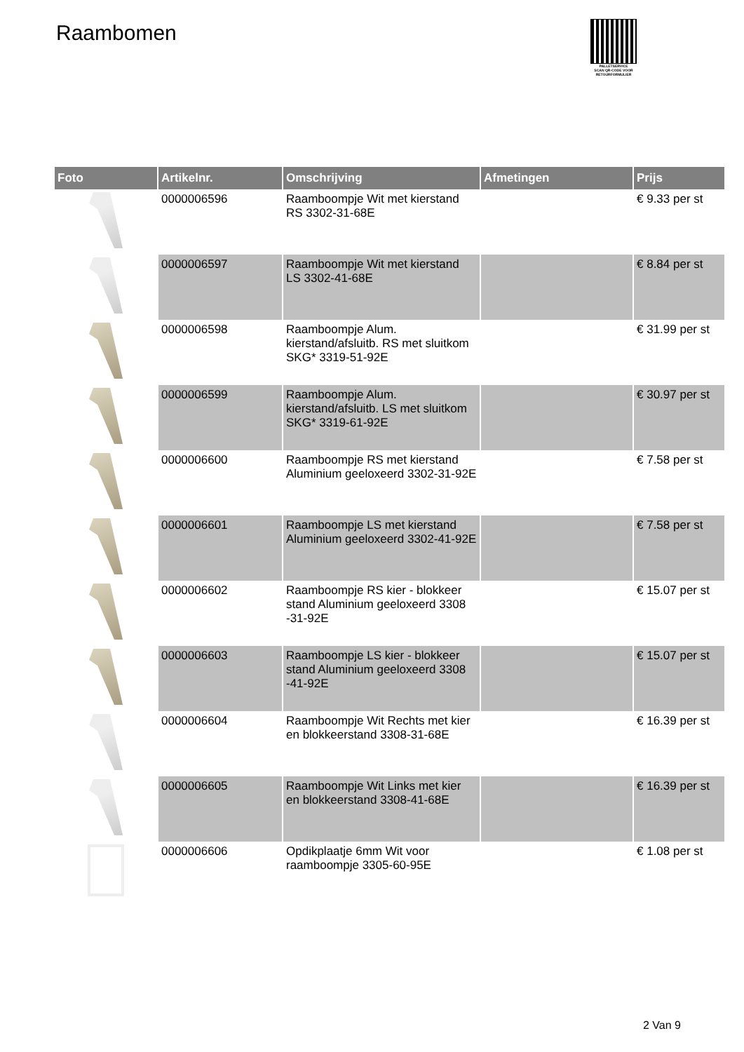Raambomen
PALLETSERVICE
SCAN QR-CODE VOOR RETOURFORMULIER
| Foto | Artikelnr. | Omschrijving | Afmetingen | Prijs |
| --- | --- | --- | --- | --- |
| | 0000006596 | Raamboompje Wit met kierstand RS 3302-31-68E | | € 9.33 per st |
| | 0000006597 | Raamboompje Wit met kierstand LS 3302-41-68E | | € 8.84 per st |
| | 0000006598 | Raamboompje Alum. kierstand/afsluitb. RS met sluitkom SKG* 3319-51-92E | | € 31.99 per st |
| | 0000006599 | Raamboompje Alum. kierstand/afsluitb. LS met sluitkom SKG* 3319-61-92E | | € 30.97 per st |
| | 0000006600 | Raamboompje RS met kierstand Aluminium geeloxeerd 3302-31-92E | | € 7.58 per st |
| | 0000006601 | Raamboompje LS met kierstand Aluminium geeloxeerd 3302-41-92E | | € 7.58 per st |
| | 0000006602 | Raamboompje RS kier - blokkeer stand Aluminium geeloxeerd 3308 -31-92E | | € 15.07 per st |
| | 0000006603 | Raamboompje LS kier - blokkeer stand Aluminium geeloxeerd 3308 -41-92E | | € 15.07 per st |
| | 0000006604 | Raamboompje Wit Rechts met kier en blokkeerstand 3308-31-68E | | € 16.39 per st |
| | 0000006605 | Raamboompje Wit Links met kier en blokkeerstand 3308-41-68E | | € 16.39 per st |
| | 0000006606 | Opdikplaatje 6mm Wit voor raamboompje 3305-60-95E | | € 1.08 per st |
2 Van 9